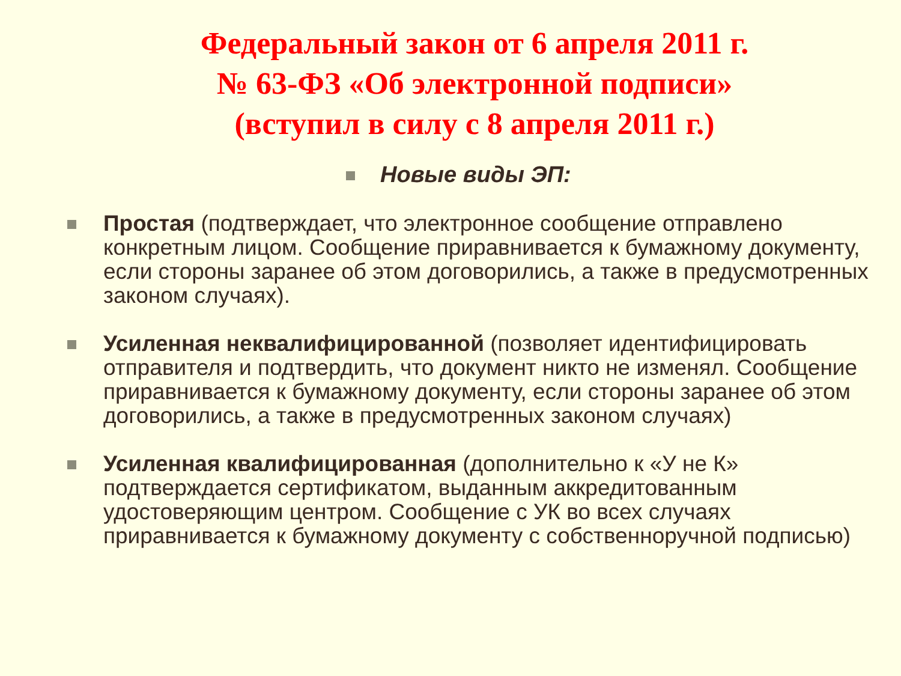Федеральный закон от 6 апреля 2011 г.
№ 63-ФЗ «Об электронной подписи»
(вступил в силу с 8 апреля 2011 г.)
Новые виды ЭП:
Простая (подтверждает, что электронное сообщение отправлено конкретным лицом. Сообщение приравнивается к бумажному документу, если стороны заранее об этом договорились, а также в предусмотренных законом случаях).
Усиленная неквалифицированной (позволяет идентифицировать отправителя и подтвердить, что документ никто не изменял. Сообщение приравнивается к бумажному документу, если стороны заранее об этом договорились, а также в предусмотренных законом случаях)
Усиленная квалифицированная (дополнительно к «У не К» подтверждается сертификатом, выданным аккредитованным удостоверяющим центром. Сообщение с УК во всех случаях приравнивается к бумажному документу с собственноручной подписью)